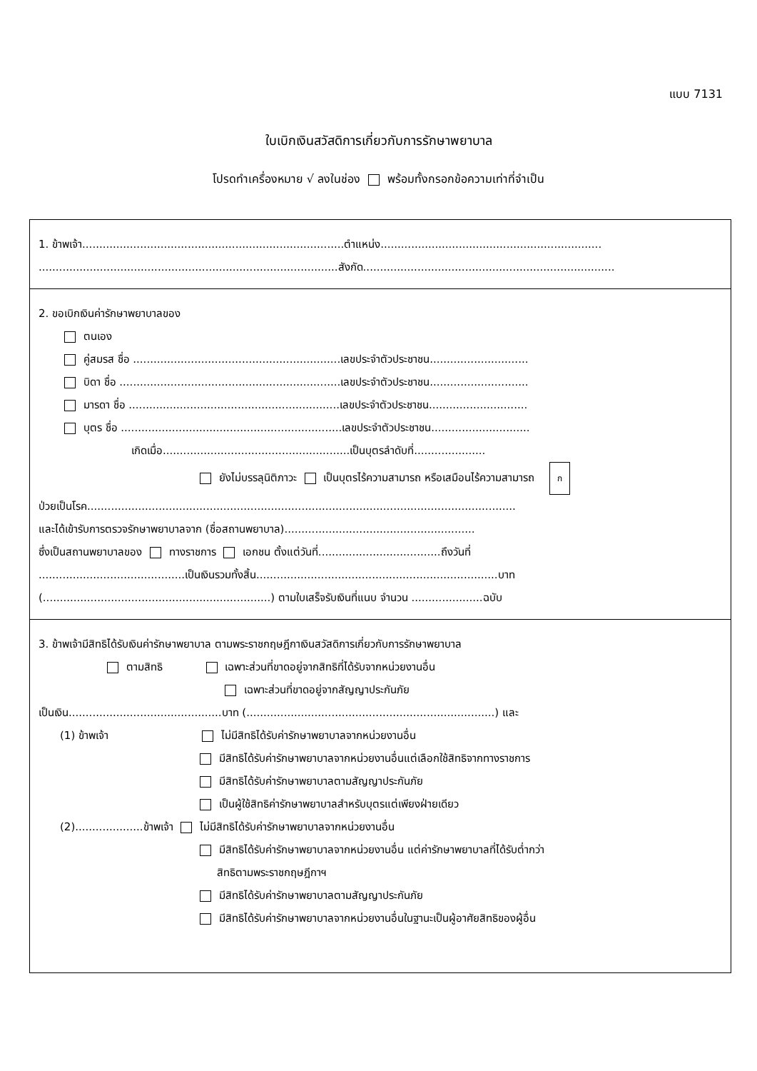แบบ 7131
ใบเบิกเงินสวัสดิการเกี่ยวกับการรักษาพยาบาล
โปรดทำเครื่องหมาย √ ลงในช่อง พร้อมทั้งกรอกข้อความเท่าที่จำเป็น
1. ข้าพเจ้า.............................................................................ตำแหน่ง.................................................................
........................................................................................สังกัด..........................................................................
2. ขอเบิกเงินค่ารักษาพยาบาลของ
ตนเอง
คู่สมรส ชื่อ .............................................................เลขประจำตัวประชาชน.............................
บิดา ชื่อ .................................................................เลขประจำตัวประชาชน.............................
มารดา ชื่อ ..............................................................เลขประจำตัวประชาชน.............................
บุตร ชื่อ .................................................................เลขประจำตัวประชาชน.............................
เกิดเมื่อ.......................................................เป็นบุตรลำดับที่.....................
ยังไม่บรรลุนิติภาวะ เป็นบุตรไร้ความสามารถ หรือเสมือนไร้ความสามารถ ก
ป่วยเป็นโรค..............................................................................................................................
และได้เข้ารับการตรวจรักษาพยาบาลจาก (ชื่อสถานพยาบาล)........................................................
ซึ่งเป็นสถานพยาบาลของ ทางราชการ เอกชน ตั้งแต่วันที่....................................ถึงวันที่
...........................................เป็นเงินรวมทั้งสิ้น.......................................................................บาท
(...................................................................) ตามใบเสร็จรับเงินที่แนบ จำนวน .....................ฉบับ
3. ข้าพเจ้ามีสิทธิได้รับเงินค่ารักษาพยาบาล ตามพระราชกฤษฎีกาเงินสวัสดิการเกี่ยวกับการรักษาพยาบาล
ตามสิทธิ เฉพาะส่วนที่ขาดอยู่จากสิทธิที่ได้รับจากหน่วยงานอื่น
เฉพาะส่วนที่ขาดอยู่จากสัญญาประกันภัย
เป็นเงิน.............................................บาท (.........................................................................) และ
(1) ข้าพเจ้า ไม่มีสิทธิได้รับค่ารักษาพยาบาลจากหน่วยงานอื่น
มีสิทธิได้รับค่ารักษาพยาบาลจากหน่วยงานอื่นแต่เลือกใช้สิทธิจากทางราชการ
มีสิทธิได้รับค่ารักษาพยาบาลตามสัญญาประกันภัย
เป็นผู้ใช้สิทธิค่ารักษาพยาบาลสำหรับบุตรแต่เพียงฝ่ายเดียว
(2)....................ข้าพเจ้า ไม่มีสิทธิได้รับค่ารักษาพยาบาลจากหน่วยงานอื่น
มีสิทธิได้รับค่ารักษาพยาบาลจากหน่วยงานอื่น แต่ค่ารักษาพยาบาลที่ได้รับต่ำกว่า
สิทธิตามพระราชกฤษฎีกาฯ
มีสิทธิได้รับค่ารักษาพยาบาลตามสัญญาประกันภัย
มีสิทธิได้รับค่ารักษาพยาบาลจากหน่วยงานอื่นในฐานะเป็นผู้อาศัยสิทธิของผู้อื่น